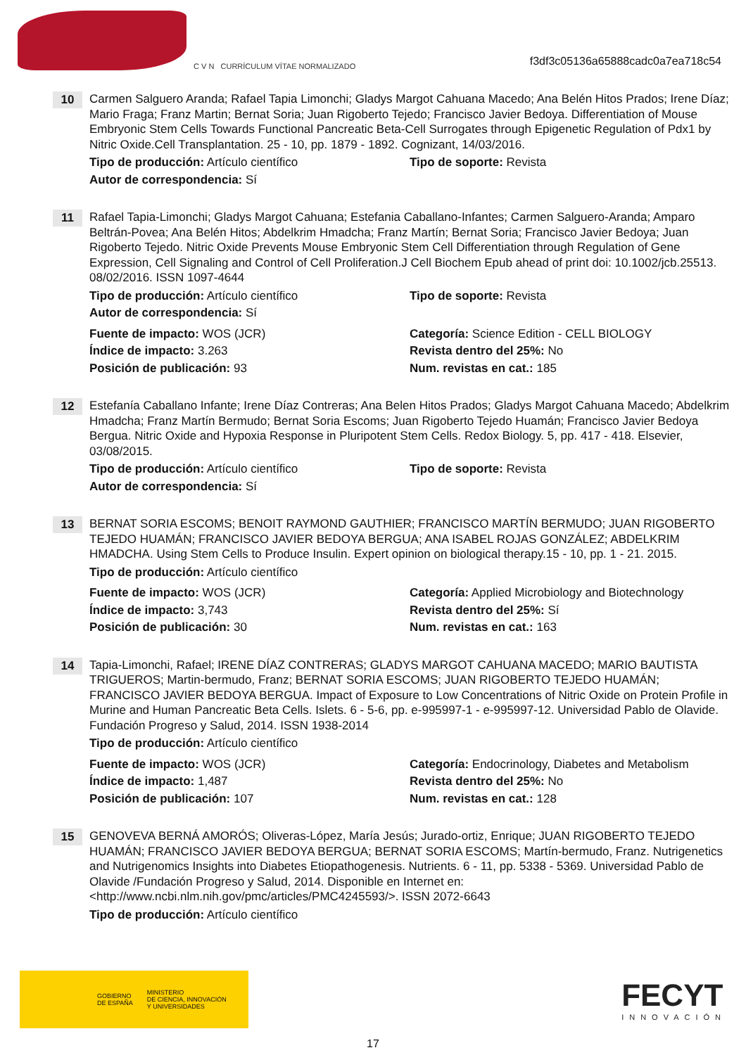C V N CURRÍCULUM VÍTAE NORMALIZADO
f3df3c05136a65888cadc0a7ea718c54
10
Carmen Salguero Aranda; Rafael Tapia Limonchi; Gladys Margot Cahuana Macedo; Ana Belén Hitos Prados; Irene Díaz; Mario Fraga; Franz Martin; Bernat Soria; Juan Rigoberto Tejedo; Francisco Javier Bedoya. Differentiation of Mouse Embryonic Stem Cells Towards Functional Pancreatic Beta-Cell Surrogates through Epigenetic Regulation of Pdx1 by Nitric Oxide.Cell Transplantation. 25 - 10, pp. 1879 - 1892. Cognizant, 14/03/2016.
Tipo de producción: Artículo científico
Tipo de soporte: Revista
Autor de correspondencia: Sí
11
Rafael Tapia-Limonchi; Gladys Margot Cahuana; Estefania Caballano-Infantes; Carmen Salguero-Aranda; Amparo Beltrán-Povea; Ana Belén Hitos; Abdelkrim Hmadcha; Franz Martín; Bernat Soria; Francisco Javier Bedoya; Juan Rigoberto Tejedo. Nitric Oxide Prevents Mouse Embryonic Stem Cell Differentiation through Regulation of Gene Expression, Cell Signaling and Control of Cell Proliferation.J Cell Biochem Epub ahead of print doi: 10.1002/jcb.25513. 08/02/2016. ISSN 1097-4644
Tipo de producción: Artículo científico
Tipo de soporte: Revista
Autor de correspondencia: Sí
Fuente de impacto: WOS (JCR)
Categoría: Science Edition - CELL BIOLOGY
Índice de impacto: 3.263
Revista dentro del 25%: No
Posición de publicación: 93
Num. revistas en cat.: 185
12
Estefanía Caballano Infante; Irene Díaz Contreras; Ana Belen Hitos Prados; Gladys Margot Cahuana Macedo; Abdelkrim Hmadcha; Franz Martín Bermudo; Bernat Soria Escoms; Juan Rigoberto Tejedo Huamán; Francisco Javier Bedoya Bergua. Nitric Oxide and Hypoxia Response in Pluripotent Stem Cells. Redox Biology. 5, pp. 417 - 418. Elsevier, 03/08/2015.
Tipo de producción: Artículo científico
Tipo de soporte: Revista
Autor de correspondencia: Sí
13
BERNAT SORIA ESCOMS; BENOIT RAYMOND GAUTHIER; FRANCISCO MARTÍN BERMUDO; JUAN RIGOBERTO TEJEDO HUAMÁN; FRANCISCO JAVIER BEDOYA BERGUA; ANA ISABEL ROJAS GONZÁLEZ; ABDELKRIM HMADCHA. Using Stem Cells to Produce Insulin. Expert opinion on biological therapy.15 - 10, pp. 1 - 21. 2015.
Tipo de producción: Artículo científico
Fuente de impacto: WOS (JCR)
Categoría: Applied Microbiology and Biotechnology
Índice de impacto: 3,743
Revista dentro del 25%: Sí
Posición de publicación: 30
Num. revistas en cat.: 163
14
Tapia-Limonchi, Rafael; IRENE DÍAZ CONTRERAS; GLADYS MARGOT CAHUANA MACEDO; MARIO BAUTISTA TRIGUEROS; Martin-bermudo, Franz; BERNAT SORIA ESCOMS; JUAN RIGOBERTO TEJEDO HUAMÁN; FRANCISCO JAVIER BEDOYA BERGUA. Impact of Exposure to Low Concentrations of Nitric Oxide on Protein Profile in Murine and Human Pancreatic Beta Cells. Islets. 6 - 5-6, pp. e-995997-1 - e-995997-12. Universidad Pablo de Olavide. Fundación Progreso y Salud, 2014. ISSN 1938-2014
Tipo de producción: Artículo científico
Fuente de impacto: WOS (JCR)
Categoría: Endocrinology, Diabetes and Metabolism
Índice de impacto: 1,487
Revista dentro del 25%: No
Posición de publicación: 107
Num. revistas en cat.: 128
15
GENOVEVA BERNÁ AMORÓS; Oliveras-López, María Jesús; Jurado-ortiz, Enrique; JUAN RIGOBERTO TEJEDO HUAMÁN; FRANCISCO JAVIER BEDOYA BERGUA; BERNAT SORIA ESCOMS; Martín-bermudo, Franz. Nutrigenetics and Nutrigenomics Insights into Diabetes Etiopathogenesis. Nutrients. 6 - 11, pp. 5338 - 5369. Universidad Pablo de Olavide /Fundación Progreso y Salud, 2014. Disponible en Internet en: <http://www.ncbi.nlm.nih.gov/pmc/articles/PMC4245593/>. ISSN 2072-6643
Tipo de producción: Artículo científico
GOBIERNO
DE ESPAÑA MINISTERIO
DE CIENCIA, INNOVACIÓN
Y UNIVERSIDADES
FECYT
INNOVACIÓN
17